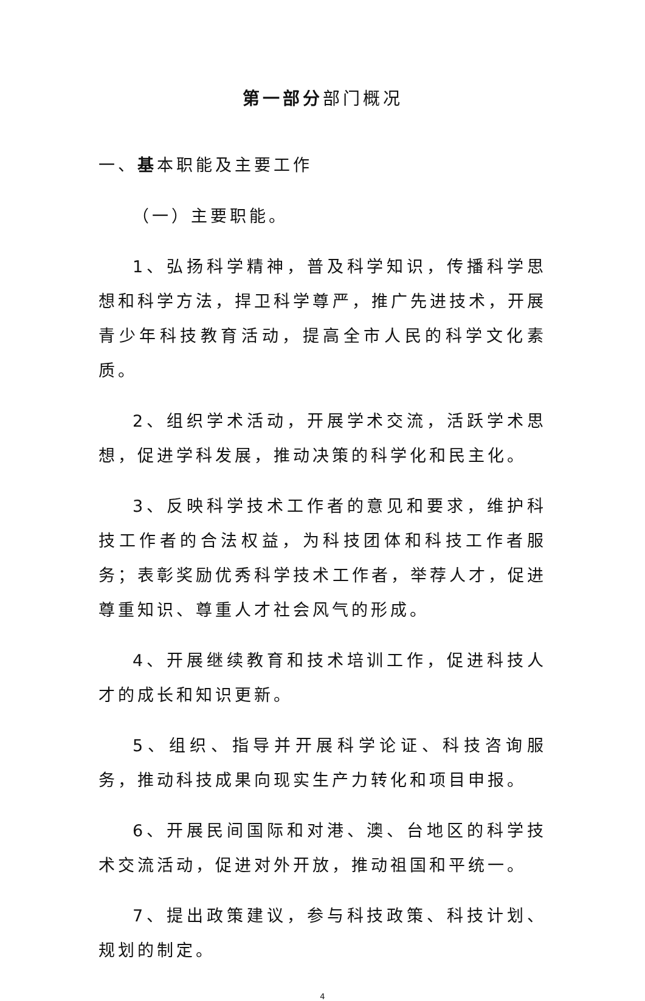第一部分部门概况
一、基本职能及主要工作
（一）主要职能。
1、弘扬科学精神，普及科学知识，传播科学思想和科学方法，捍卫科学尊严，推广先进技术，开展青少年科技教育活动，提高全市人民的科学文化素质。
2、组织学术活动，开展学术交流，活跃学术思想，促进学科发展，推动决策的科学化和民主化。
3、反映科学技术工作者的意见和要求，维护科技工作者的合法权益，为科技团体和科技工作者服务；表彰奖励优秀科学技术工作者，举荐人才，促进尊重知识、尊重人才社会风气的形成。
4、开展继续教育和技术培训工作，促进科技人才的成长和知识更新。
5、组织、指导并开展科学论证、科技咨询服务，推动科技成果向现实生产力转化和项目申报。
6、开展民间国际和对港、澳、台地区的科学技术交流活动，促进对外开放，推动祖国和平统一。
7、提出政策建议，参与科技政策、科技计划、规划的制定。
4